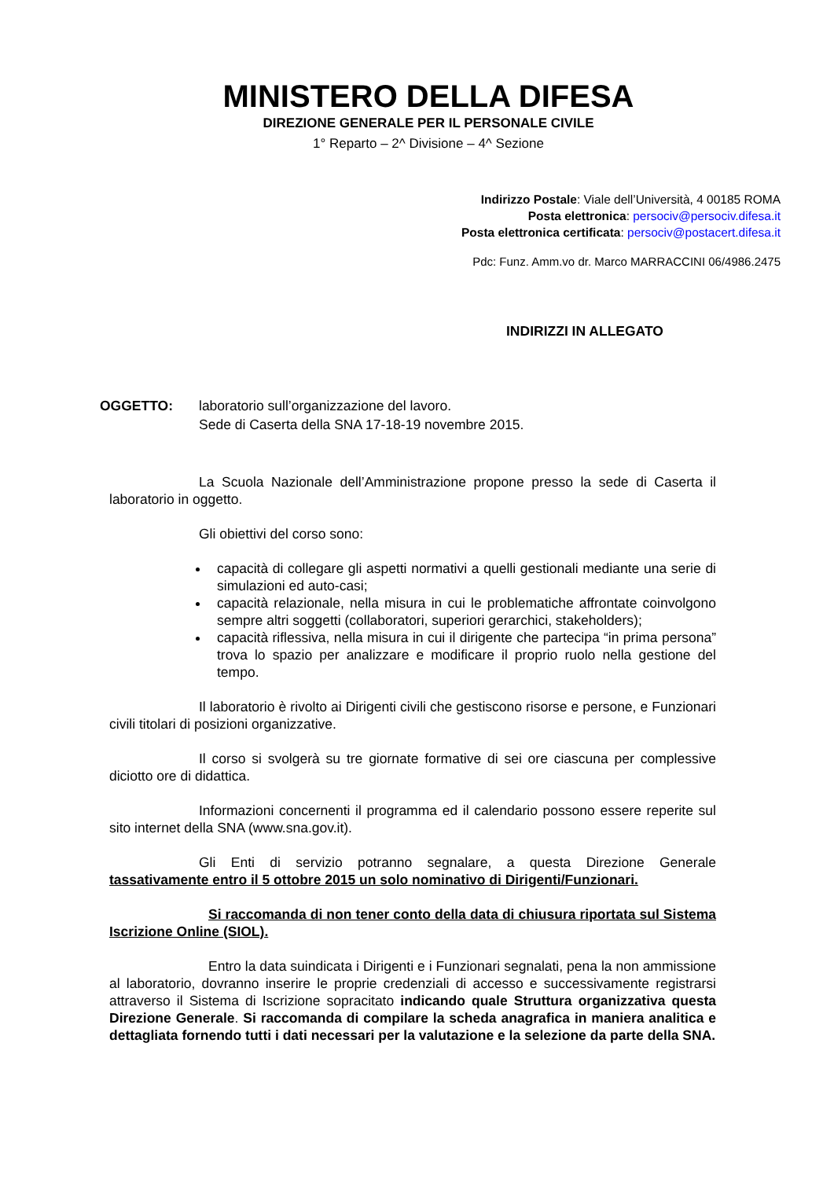MINISTERO DELLA DIFESA
DIREZIONE GENERALE PER IL PERSONALE CIVILE
1° Reparto – 2^ Divisione – 4^ Sezione
Indirizzo Postale: Viale dell’Università, 4 00185 ROMA
Posta elettronica: persociv@persociv.difesa.it
Posta elettronica certificata: persociv@postacert.difesa.it
Pdc: Funz. Amm.vo dr. Marco MARRACCINI 06/4986.2475
INDIRIZZI IN ALLEGATO
OGGETTO: laboratorio sull’organizzazione del lavoro.
Sede di Caserta della SNA 17-18-19 novembre 2015.
La Scuola Nazionale dell’Amministrazione propone presso la sede di Caserta il laboratorio in oggetto.
Gli obiettivi del corso sono:
capacità di collegare gli aspetti normativi a quelli gestionali mediante una serie di simulazioni ed auto-casi;
capacità relazionale, nella misura in cui le problematiche affrontate coinvolgono sempre altri soggetti (collaboratori, superiori gerarchici, stakeholders);
capacità riflessiva, nella misura in cui il dirigente che partecipa “in prima persona” trova lo spazio per analizzare e modificare il proprio ruolo nella gestione del tempo.
Il laboratorio è rivolto ai Dirigenti civili che gestiscono risorse e persone, e Funzionari civili titolari di posizioni organizzative.
Il corso si svolgerà su tre giornate formative di sei ore ciascuna per complessive diciotto ore di didattica.
Informazioni concernenti il programma ed il calendario possono essere reperite sul sito internet della SNA (www.sna.gov.it).
Gli Enti di servizio potranno segnalare, a questa Direzione Generale tassativamente entro il 5 ottobre 2015 un solo nominativo di Dirigenti/Funzionari.
Si raccomanda di non tener conto della data di chiusura riportata sul Sistema Iscrizione Online (SIOL).
Entro la data suindicata i Dirigenti e i Funzionari segnalati, pena la non ammissione al laboratorio, dovranno inserire le proprie credenziali di accesso e successivamente registrarsi attraverso il Sistema di Iscrizione sopracitato indicando quale Struttura organizzativa questa Direzione Generale. Si raccomanda di compilare la scheda anagrafica in maniera analitica e dettagliata fornendo tutti i dati necessari per la valutazione e la selezione da parte della SNA.